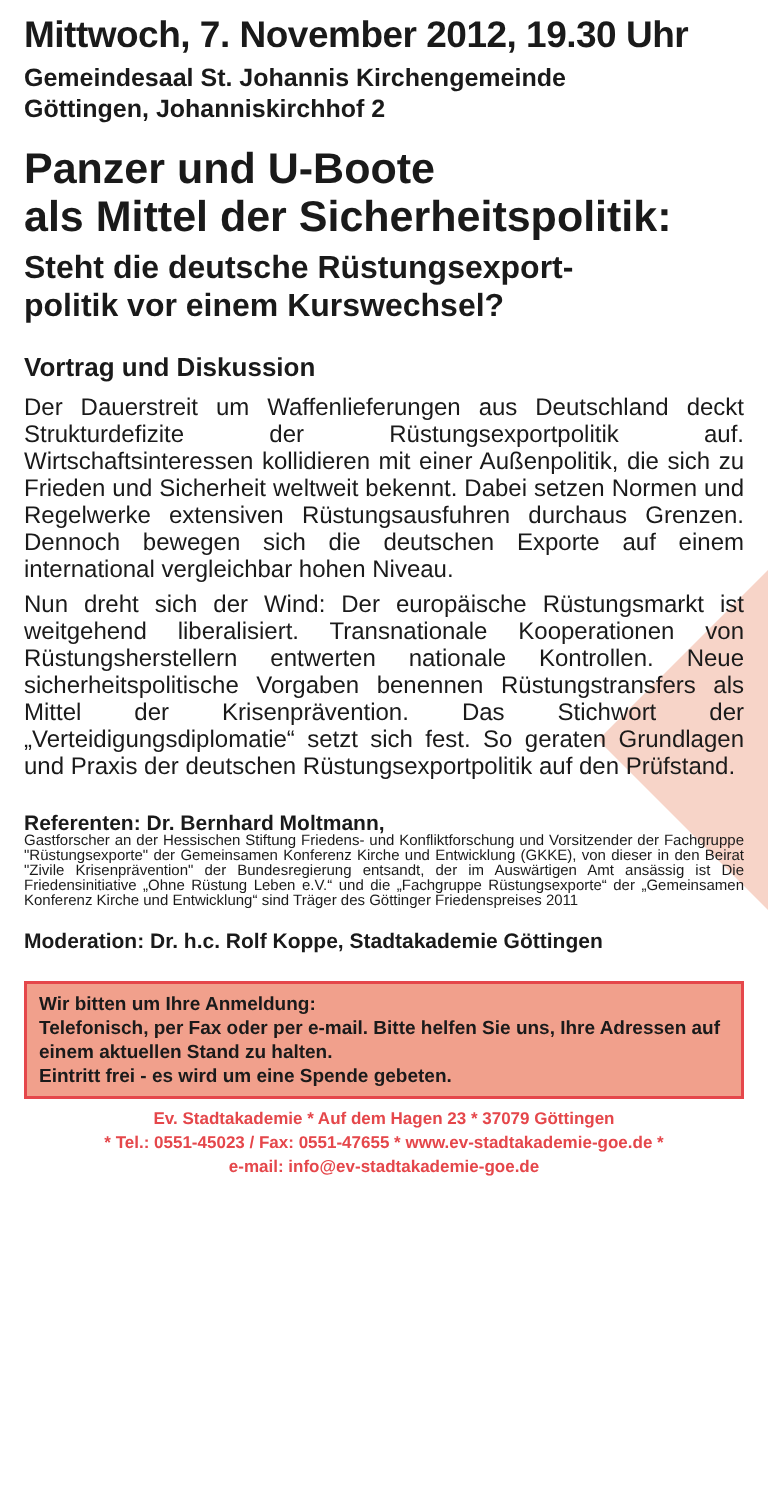Mittwoch, 7. November 2012, 19.30 Uhr
Gemeindesaal St. Johannis Kirchengemeinde
Göttingen, Johanniskirchhof 2
Panzer und U-Boote
als Mittel der Sicherheitspolitik:
Steht die deutsche Rüstungsexport-
politik vor einem Kurswechsel?
Vortrag und Diskussion
Der Dauerstreit um Waffenlieferungen aus Deutschland deckt Strukturdefizite der Rüstungsexportpolitik auf. Wirtschaftsinteressen kollidieren mit einer Außenpolitik, die sich zu Frieden und Sicherheit weltweit bekennt. Dabei setzen Normen und Regelwerke extensiven Rüstungsausfuhren durchaus Grenzen. Dennoch bewegen sich die deutschen Exporte auf einem international vergleichbar hohen Niveau.
Nun dreht sich der Wind: Der europäische Rüstungsmarkt ist weitgehend liberalisiert. Transnationale Kooperationen von Rüstungsherstellern entwerten nationale Kontrollen. Neue sicherheitspolitische Vorgaben benennen Rüstungstransfers als Mittel der Krisenprävention. Das Stichwort der „Verteidigungsdiplomatie“ setzt sich fest. So geraten Grundlagen und Praxis der deutschen Rüstungsexportpolitik auf den Prüfstand.
Referenten: Dr. Bernhard Moltmann,
Gastforscher an der Hessischen Stiftung Friedens- und Konfliktforschung und Vorsitzender der Fachgruppe "Rüstungsexporte" der Gemeinsamen Konferenz Kirche und Entwicklung (GKKE), von dieser in den Beirat "Zivile Krisenprävention" der Bundesregierung entsandt, der im Auswärtigen Amt ansässig ist Die Friedensinitiative „Ohne Rüstung Leben e.V.“ und die „Fachgruppe Rüstungsexporte“ der „Gemeinsamen Konferenz Kirche und Entwicklung“ sind Träger des Göttinger Friedenspreises 2011
Moderation: Dr. h.c. Rolf Koppe, Stadtakademie Göttingen
Wir bitten um Ihre Anmeldung:
Telefonisch, per Fax oder per e-mail. Bitte helfen Sie uns, Ihre Adressen auf einem aktuellen Stand zu halten.
Eintritt frei - es wird um eine Spende gebeten.
Ev. Stadtakademie * Auf dem Hagen 23 * 37079 Göttingen
* Tel.: 0551-45023 / Fax: 0551-47655 * www.ev-stadtakademie-goe.de *
e-mail: info@ev-stadtakademie-goe.de